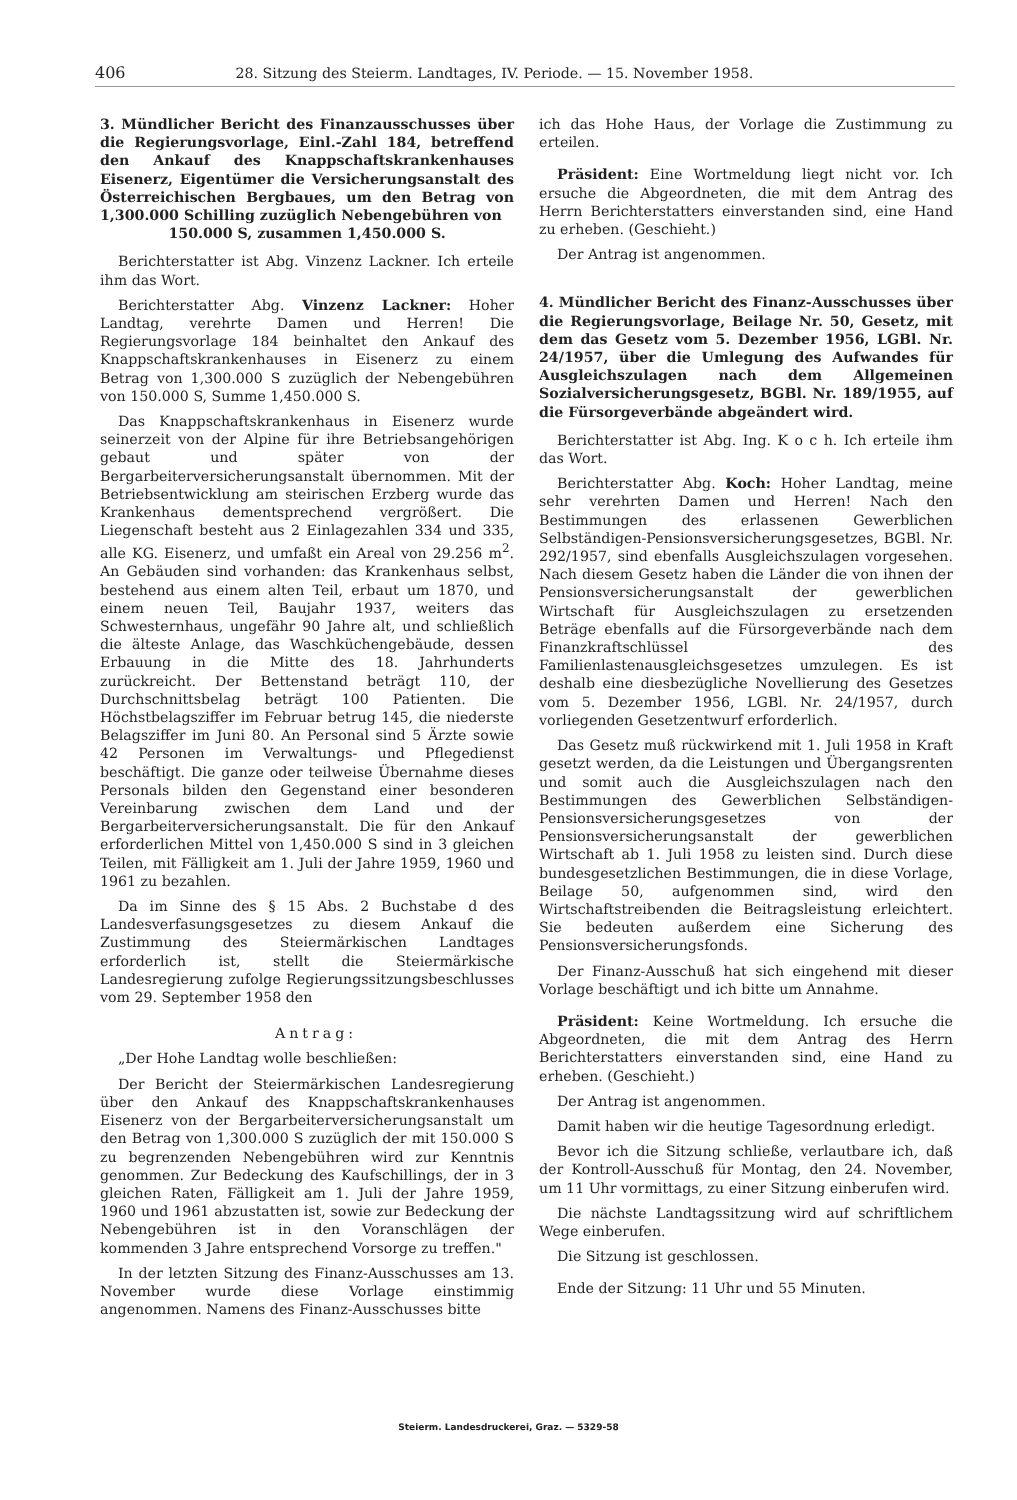406 28. Sitzung des Steierm. Landtages, IV. Periode. — 15. November 1958.
3. Mündlicher Bericht des Finanzausschusses über die Regierungsvorlage, Einl.-Zahl 184, betreffend den Ankauf des Knappschaftskrankenhauses Eisenerz, Eigentümer die Versicherungsanstalt des Österreichischen Bergbaues, um den Betrag von 1,300.000 Schilling zuzüglich Nebengebühren von
150.000 S, zusammen 1,450.000 S.
Berichterstatter ist Abg. Vinzenz Lackner. Ich erteile ihm das Wort.
Berichterstatter Abg. Vinzenz Lackner: Hoher Landtag, verehrte Damen und Herren! Die Regierungsvorlage 184 beinhaltet den Ankauf des Knappschaftskrankenhauses in Eisenerz zu einem Betrag von 1,300.000 S zuzüglich der Nebengebühren von 150.000 S, Summe 1,450.000 S.
Das Knappschaftskrankenhaus in Eisenerz wurde seinerzeit von der Alpine für ihre Betriebsangehörigen gebaut und später von der Bergarbeiterversicherungsanstalt übernommen. Mit der Betriebsentwicklung am steirischen Erzberg wurde das Krankenhaus dementsprechend vergrößert. Die Liegenschaft besteht aus 2 Einlagezahlen 334 und 335, alle KG. Eisenerz, und umfaßt ein Areal von 29.256 m<sup>2</sup>. An Gebäuden sind vorhanden: das Krankenhaus selbst, bestehend aus einem alten Teil, erbaut um 1870, und einem neuen Teil, Baujahr 1937, weiters das Schwesternhaus, ungefähr 90 Jahre alt, und schließlich die älteste Anlage, das Waschküchengebäude, dessen Erbauung in die Mitte des 18. Jahrhunderts zurückreicht. Der Bettenstand beträgt 110, der Durchschnittsbelag beträgt 100 Patienten. Die Höchstbelagsziffer im Februar betrug 145, die niederste Belagsziffer im Juni 80. An Personal sind 5 Ärzte sowie 42 Personen im Verwaltungs- und Pflegedienst beschäftigt. Die ganze oder teilweise Übernahme dieses Personals bilden den Gegenstand einer besonderen Vereinbarung zwischen dem Land und der Bergarbeiterversicherungsanstalt. Die für den Ankauf erforderlichen Mittel von 1,450.000 S sind in 3 gleichen Teilen, mit Fälligkeit am 1. Juli der Jahre 1959, 1960 und 1961 zu bezahlen.
Da im Sinne des § 15 Abs. 2 Buchstabe d des Landesverfasungsgesetzes zu diesem Ankauf die Zustimmung des Steiermärkischen Landtages erforderlich ist, stellt die Steiermärkische Landesregierung zufolge Regierungssitzungsbeschlusses vom 29. September 1958 den
Antrag:
„Der Hohe Landtag wolle beschließen:
Der Bericht der Steiermärkischen Landesregierung über den Ankauf des Knappschaftskrankenhauses Eisenerz von der Bergarbeiterversicherungsanstalt um den Betrag von 1,300.000 S zuzüglich der mit 150.000 S zu begrenzenden Nebengebühren wird zur Kenntnis genommen. Zur Bedeckung des Kaufschillings, der in 3 gleichen Raten, Fälligkeit am 1. Juli der Jahre 1959, 1960 und 1961 abzustatten ist, sowie zur Bedeckung der Nebengebühren ist in den Voranschlägen der kommenden 3 Jahre entsprechend Vorsorge zu treffen."
In der letzten Sitzung des Finanz-Ausschusses am 13. November wurde diese Vorlage einstimmig angenommen. Namens des Finanz-Ausschusses bitte
ich das Hohe Haus, der Vorlage die Zustimmung zu erteilen.
Präsident: Eine Wortmeldung liegt nicht vor. Ich ersuche die Abgeordneten, die mit dem Antrag des Herrn Berichterstatters einverstanden sind, eine Hand zu erheben. (Geschieht.)
Der Antrag ist angenommen.
4. Mündlicher Bericht des Finanz-Ausschusses über die Regierungsvorlage, Beilage Nr. 50, Gesetz, mit dem das Gesetz vom 5. Dezember 1956, LGBl. Nr. 24/1957, über die Umlegung des Aufwandes für Ausgleichszulagen nach dem Allgemeinen Sozialversicherungsgesetz, BGBl. Nr. 189/1955, auf die Fürsorgeverbände abgeändert wird.
Berichterstatter ist Abg. Ing. K o c h. Ich erteile ihm das Wort.
Berichterstatter Abg. Koch: Hoher Landtag, meine sehr verehrten Damen und Herren! Nach den Bestimmungen des erlassenen Gewerblichen Selbständigen-Pensionsversicherungsgesetzes, BGBl. Nr. 292/1957, sind ebenfalls Ausgleichszulagen vorgesehen. Nach diesem Gesetz haben die Länder die von ihnen der Pensionsversicherungsanstalt der gewerblichen Wirtschaft für Ausgleichszulagen zu ersetzenden Beträge ebenfalls auf die Fürsorgeverbände nach dem Finanzkraftschlüssel des Familienlastenausgleichsgesetzes umzulegen. Es ist deshalb eine diesbezügliche Novellierung des Gesetzes vom 5. Dezember 1956, LGBl. Nr. 24/1957, durch vorliegenden Gesetzentwurf erforderlich.
Das Gesetz muß rückwirkend mit 1. Juli 1958 in Kraft gesetzt werden, da die Leistungen und Übergangsrenten und somit auch die Ausgleichszulagen nach den Bestimmungen des Gewerblichen Selbständigen-Pensionsversicherungsgesetzes von der Pensionsversicherungsanstalt der gewerblichen Wirtschaft ab 1. Juli 1958 zu leisten sind. Durch diese bundesgesetzlichen Bestimmungen, die in diese Vorlage, Beilage 50, aufgenommen sind, wird den Wirtschaftstreibenden die Beitragsleistung erleichtert. Sie bedeuten außerdem eine Sicherung des Pensionsversicherungsfonds.
Der Finanz-Ausschuß hat sich eingehend mit dieser Vorlage beschäftigt und ich bitte um Annahme.
Präsident: Keine Wortmeldung. Ich ersuche die Abgeordneten, die mit dem Antrag des Herrn Berichterstatters einverstanden sind, eine Hand zu erheben. (Geschieht.)
Der Antrag ist angenommen.
Damit haben wir die heutige Tagesordnung erledigt.
Bevor ich die Sitzung schließe, verlautbare ich, daß der Kontroll-Ausschuß für Montag, den 24. November, um 11 Uhr vormittags, zu einer Sitzung einberufen wird.
Die nächste Landtagssitzung wird auf schriftlichem Wege einberufen.
Die Sitzung ist geschlossen.
Ende der Sitzung: 11 Uhr und 55 Minuten.
Steierm. Landesdruckerei, Graz. — 5329-58